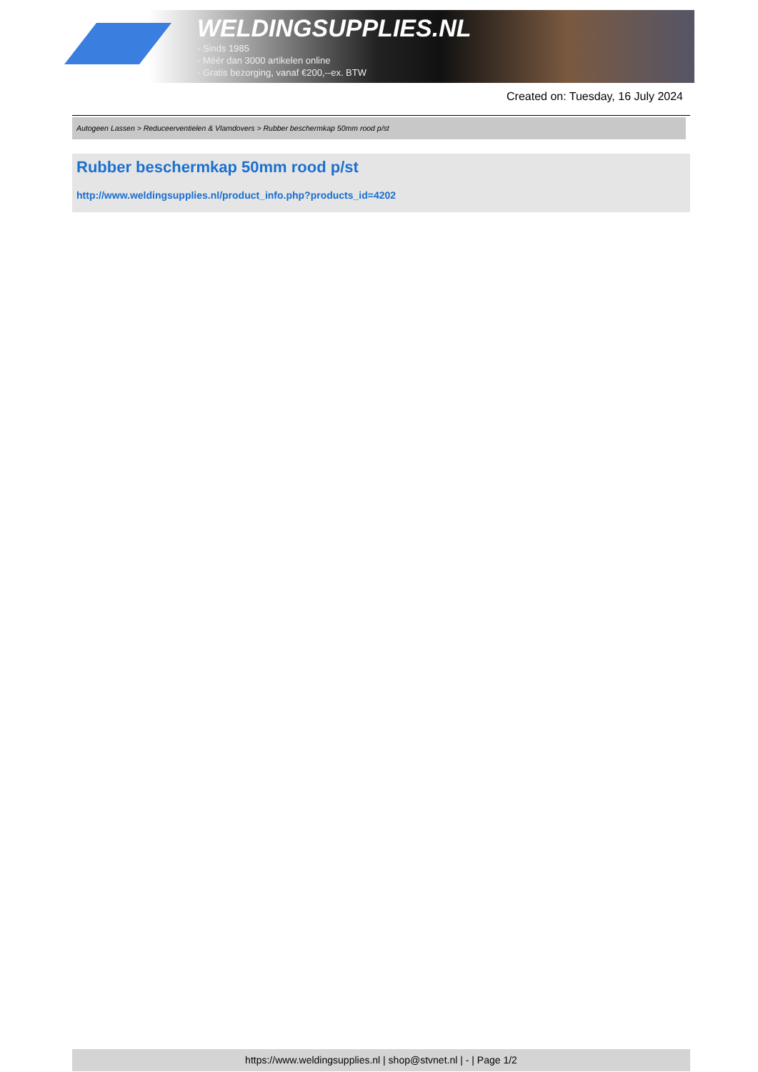WELDINGSUPPLIES.NL
- Sinds 1985
- Méér dan 3000 artikelen online
- Gratis bezorging, vanaf €200,--ex. BTW
Created on: Tuesday, 16 July 2024
Autogeen Lassen > Reduceerventielen & Vlamdovers > Rubber beschermkap 50mm rood p/st
Rubber beschermkap 50mm rood p/st
http://www.weldingsupplies.nl/product_info.php?products_id=4202
https://www.weldingsupplies.nl | shop@stvnet.nl | - | Page 1/2